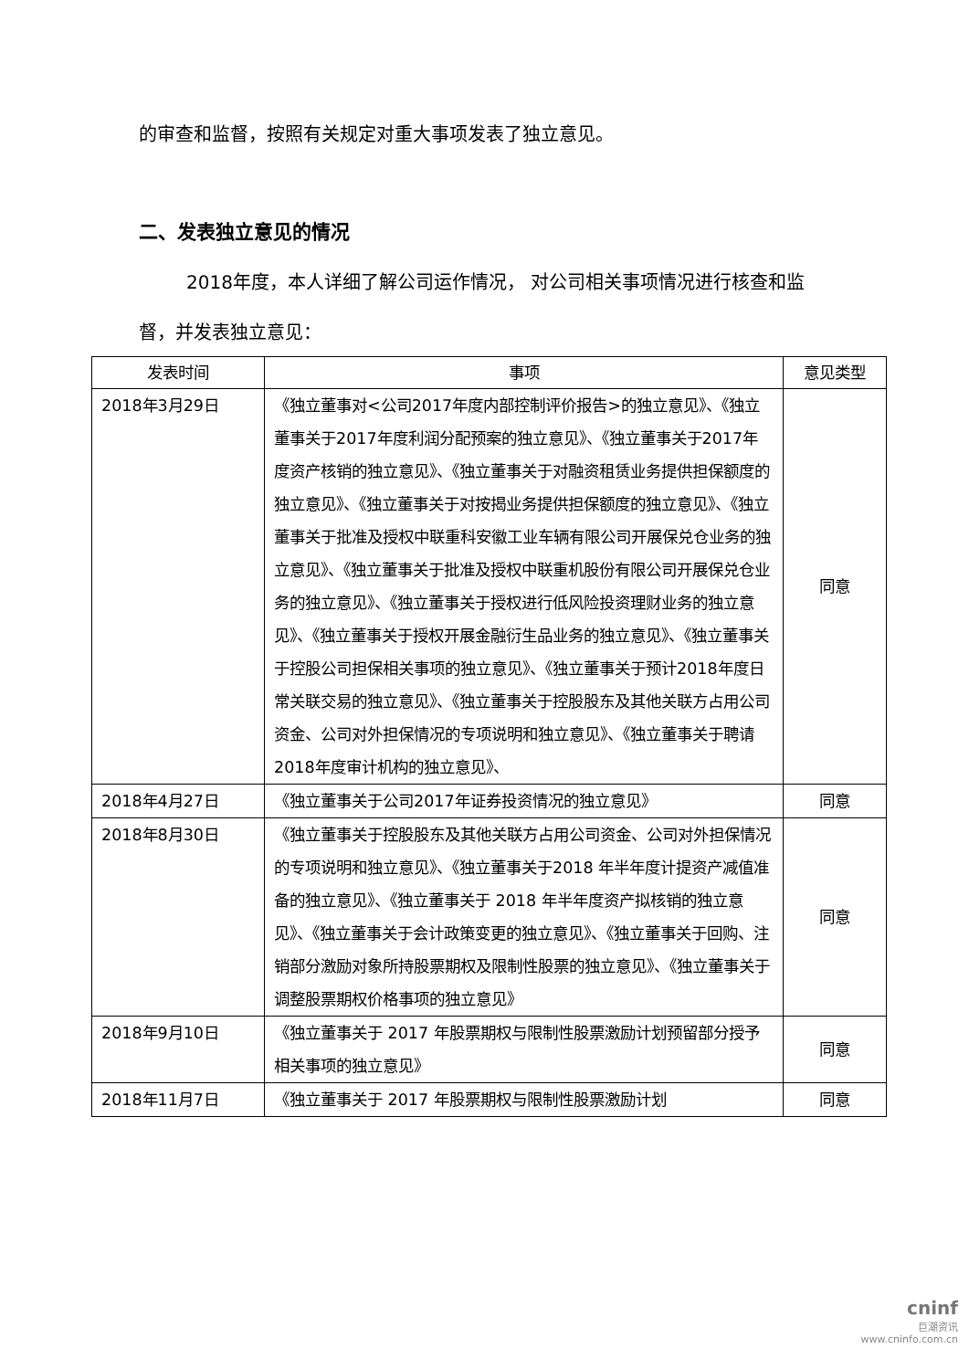的审查和监督，按照有关规定对重大事项发表了独立意见。
二、发表独立意见的情况
2018年度，本人详细了解公司运作情况， 对公司相关事项情况进行核查和监督，并发表独立意见：
| 发表时间 | 事项 | 意见类型 |
| --- | --- | --- |
| 2018年3月29日 | 《独立董事对<公司2017年度内部控制评价报告>的独立意见》、《独立董事关于2017年度利润分配预案的独立意见》、《独立董事关于2017年度资产核销的独立意见》、《独立董事关于对融资租赁业务提供担保额度的独立意见》、《独立董事关于对按揭业务提供担保额度的独立意见》、《独立董事关于批准及授权中联重科安徽工业车辆有限公司开展保兑仓业务的独立意见》、《独立董事关于批准及授权中联重机股份有限公司开展保兑仓业务的独立意见》、《独立董事关于授权进行低风险投资理财业务的独立意见》、《独立董事关于授权开展金融衍生品业务的独立意见》、《独立董事关于控股公司担保相关事项的独立意见》、《独立董事关于预计2018年度日常关联交易的独立意见》、《独立董事关于控股股东及其他关联方占用公司资金、公司对外担保情况的专项说明和独立意见》、《独立董事关于聘请2018年度审计机构的独立意见》、 | 同意 |
| 2018年4月27日 | 《独立董事关于公司2017年证券投资情况的独立意见》 | 同意 |
| 2018年8月30日 | 《独立董事关于控股股东及其他关联方占用公司资金、公司对外担保情况的专项说明和独立意见》、《独立董事关于2018 年半年度计提资产减值准备的独立意见》、《独立董事关于 2018 年半年度资产拟核销的独立意见》、《独立董事关于会计政策变更的独立意见》、《独立董事关于回购、注销部分激励对象所持股票期权及限制性股票的独立意见》、《独立董事关于调整股票期权价格事项的独立意见》 | 同意 |
| 2018年9月10日 | 《独立董事关于 2017 年股票期权与限制性股票激励计划预留部分授予相关事项的独立意见》 | 同意 |
| 2018年11月7日 | 《独立董事关于 2017 年股票期权与限制性股票激励计划 | 同意 |
cninf
巨潮资讯
www.cninfo.com.cn